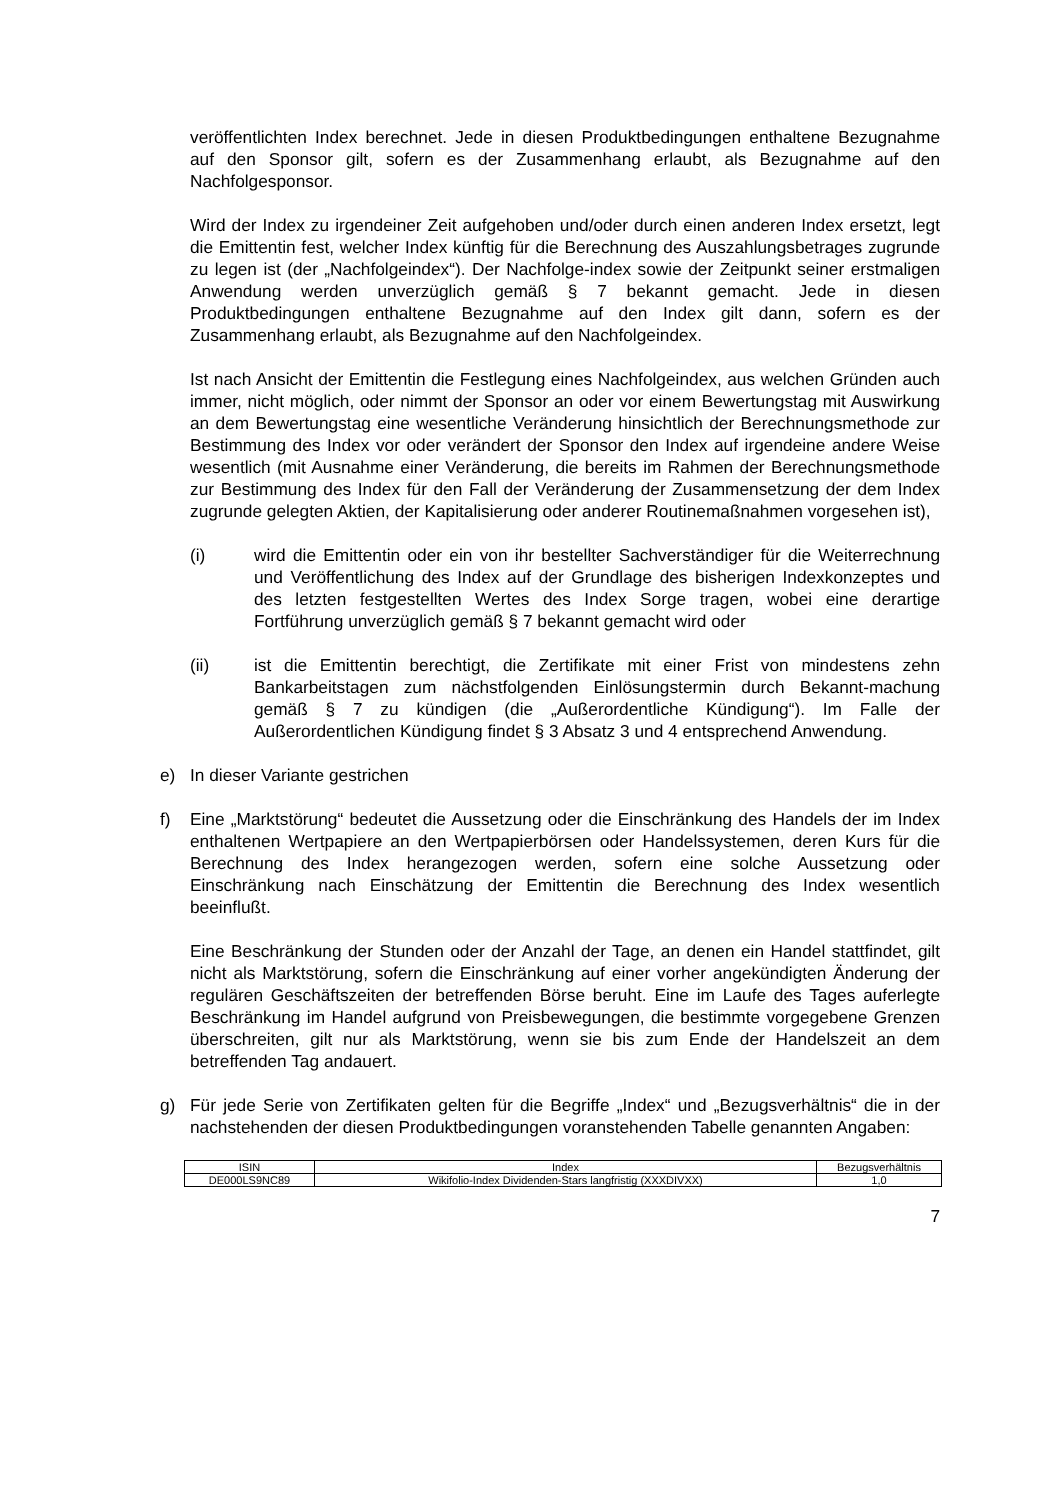veröffentlichten Index berechnet. Jede in diesen Produktbedingungen enthaltene Bezugnahme auf den Sponsor gilt, sofern es der Zusammenhang erlaubt, als Bezugnahme auf den Nachfolgesponsor.
Wird der Index zu irgendeiner Zeit aufgehoben und/oder durch einen anderen Index ersetzt, legt die Emittentin fest, welcher Index künftig für die Berechnung des Auszahlungsbetrages zugrunde zu legen ist (der „Nachfolgeindex“). Der Nachfolge-index sowie der Zeitpunkt seiner erstmaligen Anwendung werden unverzüglich gemäß § 7 bekannt gemacht. Jede in diesen Produktbedingungen enthaltene Bezugnahme auf den Index gilt dann, sofern es der Zusammenhang erlaubt, als Bezugnahme auf den Nachfolgeindex.
Ist nach Ansicht der Emittentin die Festlegung eines Nachfolgeindex, aus welchen Gründen auch immer, nicht möglich, oder nimmt der Sponsor an oder vor einem Bewertungstag mit Auswirkung an dem Bewertungstag eine wesentliche Veränderung hinsichtlich der Berechnungsmethode zur Bestimmung des Index vor oder verändert der Sponsor den Index auf irgendeine andere Weise wesentlich (mit Ausnahme einer Veränderung, die bereits im Rahmen der Berechnungsmethode zur Bestimmung des Index für den Fall der Veränderung der Zusammensetzung der dem Index zugrunde gelegten Aktien, der Kapitalisierung oder anderer Routinemaßnahmen vorgesehen ist),
(i) wird die Emittentin oder ein von ihr bestellter Sachverständiger für die Weiterrechnung und Veröffentlichung des Index auf der Grundlage des bisherigen Indexkonzeptes und des letzten festgestellten Wertes des Index Sorge tragen, wobei eine derartige Fortführung unverzüglich gemäß § 7 bekannt gemacht wird oder
(ii) ist die Emittentin berechtigt, die Zertifikate mit einer Frist von mindestens zehn Bankarbeitstagen zum nächstfolgenden Einlösungstermin durch Bekannt-machung gemäß § 7 zu kündigen (die „Außerordentliche Kündigung“). Im Falle der Außerordentlichen Kündigung findet § 3 Absatz 3 und 4 entsprechend Anwendung.
e) In dieser Variante gestrichen
f) Eine „Marktstörung“ bedeutet die Aussetzung oder die Einschränkung des Handels der im Index enthaltenen Wertpapiere an den Wertpapierbörsen oder Handelssystemen, deren Kurs für die Berechnung des Index herangezogen werden, sofern eine solche Aussetzung oder Einschränkung nach Einschätzung der Emittentin die Berechnung des Index wesentlich beeinflußt.
Eine Beschränkung der Stunden oder der Anzahl der Tage, an denen ein Handel stattfindet, gilt nicht als Marktstörung, sofern die Einschränkung auf einer vorher angekündigten Änderung der regulären Geschäftszeiten der betreffenden Börse beruht. Eine im Laufe des Tages auferlegte Beschränkung im Handel aufgrund von Preisbewegungen, die bestimmte vorgegebene Grenzen überschreiten, gilt nur als Marktstörung, wenn sie bis zum Ende der Handelszeit an dem betreffenden Tag andauert.
g) Für jede Serie von Zertifikaten gelten für die Begriffe „Index“ und „Bezugsverhältnis“ die in der nachstehenden der diesen Produktbedingungen voranstehenden Tabelle genannten Angaben:
| ISIN | Index | Bezugsverhältnis |
| --- | --- | --- |
| DE000LS9NC89 | Wikifolio-Index Dividenden-Stars langfristig (XXXDIVXX) | 1,0 |
7